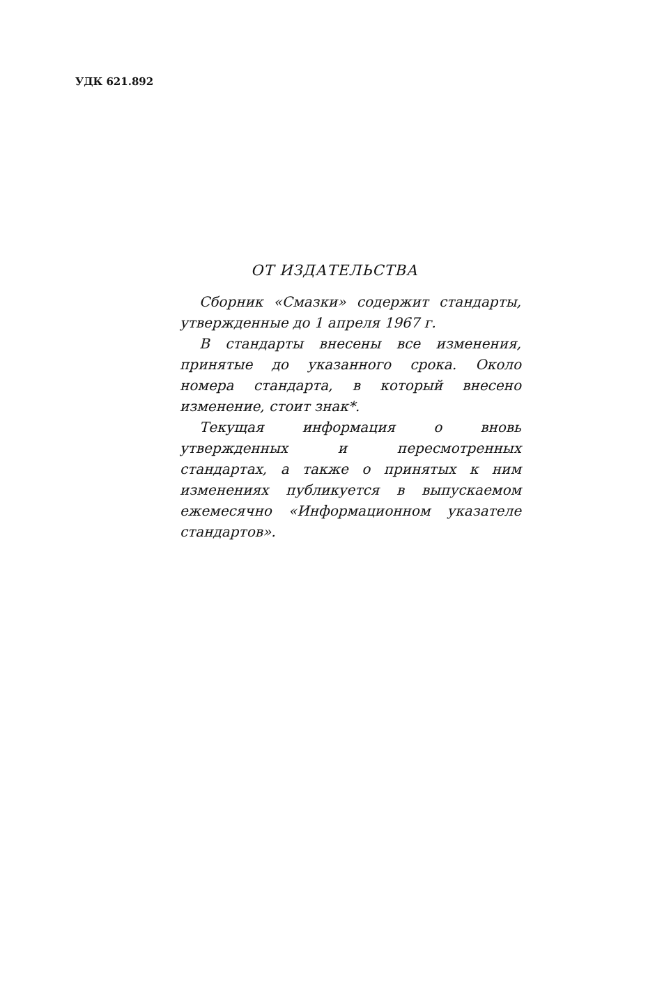УДК 621.892
ОТ ИЗДАТЕЛЬСТВА
Сборник «Смазки» содержит стандарты, утвержденные до 1 апреля 1967 г.
В стандарты внесены все изменения, принятые до указанного срока. Около номера стандарта, в который внесено изменение, стоит знак*.
Текущая информация о вновь утвержденных и пересмотренных стандартах, а также о принятых к ним изменениях публикуется в выпускаемом ежемесячно «Информационном указателе стандартов».